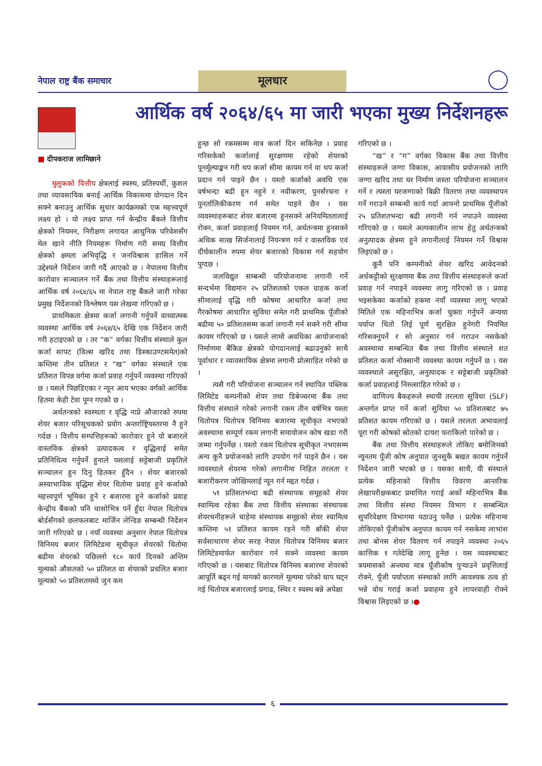नेपाल राष्ट्र बैंक समाचार
मूलधार
आर्थिक वर्ष २०६४/६५ मा जारी भएका मुख्य निर्देशनहरू
■ दीपकराज लामिछाने
मुलुकको वित्तीय क्षेत्रलाई स्वस्थ, प्रतिस्पर्धी, कुशल तथा व्यावसायिक बनाई आर्थिक विकासमा योगदान दिन सक्ने बनाउनु आर्थिक सुधार कार्यक्रमको एक महत्त्वपूर्ण लक्ष्य हो । यो लक्ष्य प्राप्त गर्न केन्द्रीय बैंकले वित्तीय क्षेत्रको नियमन, निरीक्षण लगायत आधुनिक परिवेशसँग मेल खाने नीति नियमहरू निर्माण गरी समग्र वित्तीय क्षेत्रको क्षमता अभिवृद्धि र जनविश्वास हासिल गर्ने उद्देश्यले निर्देशन जारी गर्दै आएको छ । नेपालमा वित्तीय कारोवार सञ्चालन गर्ने बैंक तथा वित्तीय संस्थाहरूलाई आर्थिक वर्ष २०६४/६५ मा नेपाल राष्ट्र बैंकले जारी गरेका प्रमुख निर्देशनको विश्लेषण यस लेखमा गरिएको छ ।
प्राथमिकता क्षेत्रमा कर्जा लगानी गर्नुपर्ने वाध्यात्मक व्यवस्था आर्थिक वर्ष २०६४/६५ देखि एक निर्देशन जारी गरी हटाइएको छ । तर “क” वर्गका वित्तीय संस्थाले कुल कर्जा सापट (विल्स खरिद तथा डिस्काउण्टसमेत)को कम्तिमा तीन प्रतिशत र “ख” वर्गका संस्थाले एक प्रतिशत विपन्न वर्गमा कर्जा प्रवाह गर्नुपर्ने व्यवस्था गरिएको छ । यसले पिछडिएका र न्यून आय भएका वर्गको आर्थिक हितमा केही टेवा पुग्न गएको छ ।
अर्थतन्त्रको स्वस्थता र वृद्धि नाप्ने औजारको रुपमा शेयर बजार परिसूचकको प्रयोग अन्तर्राष्ट्रियस्तरमा नै हुने गर्दछ । वित्तीय सम्पत्तिहरूको कारोवार हुने यो बजारले वास्तविक क्षेत्रको उत्पादकत्व र वृद्धिलाई समेत प्रतिनिधित्व गर्नुपर्ने हुनाले यसलाई सट्टेबाजी प्रकृतिले सञ्चालन हुन दिनु हितकर हुँदैन । शेयर बजारको अस्वाभाविक वृद्धिमा शेयर धितोमा प्रवाह हुने कर्जाको महत्त्वपूर्ण भूमिका हुने र बजारमा हुने कर्जाको प्रवाह केन्द्रीय बैंकको पनि चासोभित्र पर्ने हुँदा नेपाल धितोपत्र बोर्डसँगको छलफलबाट मार्जिन लेन्डिङ सम्बन्धी निर्देशन जारी गरिएको छ । नयाँ व्यवस्था अनुसार नेपाल धितोपत्र विनिमय बजार लिमिटेडमा सूचीकृत शेयरको धितोमा बढीमा शेयरको पछिल्लो १८० कार्य दिनको अन्तिम मूल्यको औसतको ५० प्रतिशत वा शेयरको प्रचलित बजार मूल्यको ५० प्रतिशतमध्ये जुन कम
हुन्छ सो रकमसम्म मात्र कर्जा दिन सकिनेछ । प्रवाह गरिसकेको कर्जालाई सुरक्षणमा रहेको शेयरको पूनर्मूल्याङ्कन गरी थप कर्जा सीमा कायम गर्न वा थप कर्जा प्रदान गर्न पाइने छैन । यस्तो कर्जाको अवधि एक वर्षभन्दा बढी हुन नहुने र नवीकरण, पुनर्संरचना र पुनर्तालिकीकरण गर्न समेत पाइने छैन । यस व्यवस्थाहरूबाट शेयर बजारमा हुनसक्ने अनियमिततालाई रोक्न, कर्जा प्रवाहलाई नियमन गर्न, अर्थतन्त्रमा हुनसक्ने अधिक साख सिर्जनालाई नियन्त्रण गर्न र वास्तविक एवं दीर्घकालीन रुपमा शेयर बजारको विकास गर्न सहयोग पुग्दछ ।
जलविद्युत सम्बन्धी परियोजनामा लगानी गर्ने सन्दर्भमा विद्यमान २५ प्रतिशतको एकल ग्राहक कर्जा सीमालाई वृद्धि गरी कोषमा आधारित कर्जा तथा गैरकोषमा आधारित सुविधा समेत गरी प्राथमिक पूँजीको बढीमा ५० प्रतिशतसम्म कर्जा लगानी गर्न सक्ने गरी सीमा कायम गरिएको छ । यसले लामो अवधिका आयोजनाको निर्माणमा बैंकिङ क्षेत्रको योगदानलाई बढाउनुको साथै पूर्वाधार र व्यावसायिक क्षेत्रमा लगानी प्रोत्साहित गरेको छ ।
त्यसै गरी परियोजना सञ्चालन गर्न स्थापित पब्लिक लिमिटेड कम्पनीको शेयर तथा डिबेञ्चरमा बैंक तथा वित्तीय संस्थाले गरेको लगानी रकम तीन वर्षभित्र यस्ता धितोपत्र धितोपत्र विनिमय बजारमा सूचीकृत नभएको अवस्थामा सम्पूर्ण रकम लगानी समायोजन कोष खडा गरी जम्मा गर्नुपर्नेछ । यस्तो रकम धितोपत्र सूचीकृत नभएसम्म अन्य कुनै प्रयोजनको लागि उपयोग गर्न पाइने छैन । यस व्यवस्थाले शेयरमा गरेको लगानीमा निहित तरलता र बजारीकरण जोखिमलाई न्यून गर्न मद्दत गर्दछ ।
५१ प्रतिशतभन्दा बढी संस्थापक समूहको शेयर स्वामित्व रहेका बैंक तथा वित्तीय संस्थाका संस्थापक शेयरधनीहरूले चाहेमा संस्थापक समूहको शेयर स्वामित्व कम्तिमा ५१ प्रतिशत कायम रहने गरी बाँकी शेयर सर्वसाधारण शेयर सरह नेपाल धितोपत्र विनिमय बजार लिमिटेडमार्फत कारोवार गर्न सक्ने व्यवस्था कायम गरिएको छ । यसबाट धितोपत्र विनिमय बजारमा शेयरको आपूर्ति बढ्न गई मागको कारणले मूल्यमा परेको चाप घट्न गई धितोपत्र बजारलाई प्रगाढ, स्थिर र स्वस्थ बन्ने अपेक्षा
गरिएको छ ।
“ख” र “ग” वर्गका विकास बैंक तथा वित्तीय संस्थाहरूले जग्गा विकास, आवासीय प्रयोजनको लागि जग्गा खरिद तथा घर निर्माण जस्ता परियोजना सञ्चालन गर्ने र त्यस्ता घरजग्गाको बिक्री वितरण तथा व्यवस्थापन गर्ने गराउने सम्बन्धी कार्य गर्दा आफ्नो प्राथमिक पूँजीको २५ प्रतिशतभन्दा बढी लगानी गर्न नपाउने व्यवस्था गरिएको छ । यसले अल्पकालीन लाभ हेतु अर्थतन्त्रको अनुत्पादक क्षेत्रमा हुने लगानीलाई नियमन गर्ने विश्वास लिइएको छ ।
कुनै पनि कम्पनीको शेयर खरिद आवेदनको अर्धकट्टीको सुरक्षणमा बैंक तथा वित्तीय संस्थाहरूले कर्जा प्रवाह गर्न नपाइने व्यवस्था लागु गरिएको छ । प्रवाह भइसकेका कर्जाको हकमा नयाँ व्यवस्था लागू भएको मितिले एक महिनाभित्र कर्जा चुक्ता गर्नुपर्ने अन्यथा पर्याप्त धितो लिई पूर्ण सुरक्षित हुनेगरी नियमित गरिसक्नुपर्ने र सो अनुसार गर्न गराउन नसकेको अवस्थामा सम्बन्धित बैंक तथा वित्तीय संस्थाले शत प्रतिशत कर्जा नोक्सानी व्यवस्था कायम गर्नुपर्ने छ । यस व्यवस्थाले असुरक्षित, अनुत्पादक र सट्टेबाजी प्रकृतिको कर्जा प्रवाहलाई निरुत्साहित गरेको छ ।
वाणिज्य बैकहरूले स्थायी तरलता सुविधा (SLF) अन्तर्गत प्राप्त गर्ने कर्जा सुविधा ५० प्रतिशतबाट ७५ प्रतिशत कायम गरिएको छ । यसले तरलता अभावलाई पूरा गरी कोषको स्रोतको दायरा फराकिलो पारेको छ ।
बैंक तथा वित्तीय संस्थाहरूले तोकिए बमोजिमको न्यूनतम पूँजी कोष अनुपात जुनसुकै बखत कायम गर्नुपर्ने निर्देशन जारी भएको छ । यसका साथै, यी संस्थाले प्रत्येक महिनाको वित्तीय विवरण आन्तरिक लेखापरीक्षकबाट प्रमाणित गराई अर्को महिनाभित्र बैंक तथा वित्तीय संस्था नियमन विभाग र सम्बन्धित सुपरिवेक्षण विभागमा पठाउनु पर्नेछ । प्रत्येक महिनामा तोकिएको पूँजीकोष अनुपात कायम गर्न नसकेमा लाभांश तथा बोनस शेयर वितरण गर्न नपाइने व्यवस्था २०६५ कात्तिक १ गतेदेखि लागू हुनेछ । यस व्यवस्थाबाट त्रयमासको अन्त्यमा मात्र पूँजीकोष पुऱ्याउने प्रवृत्तिलाई रोक्ने, पूँजी पर्याप्तता संस्थाको लागि आवश्यक तत्व हो भन्ने वोध गराई कर्जा प्रवाहमा हुने लापरवाही रोक्ने विश्वास लिइएको छ ।●
६